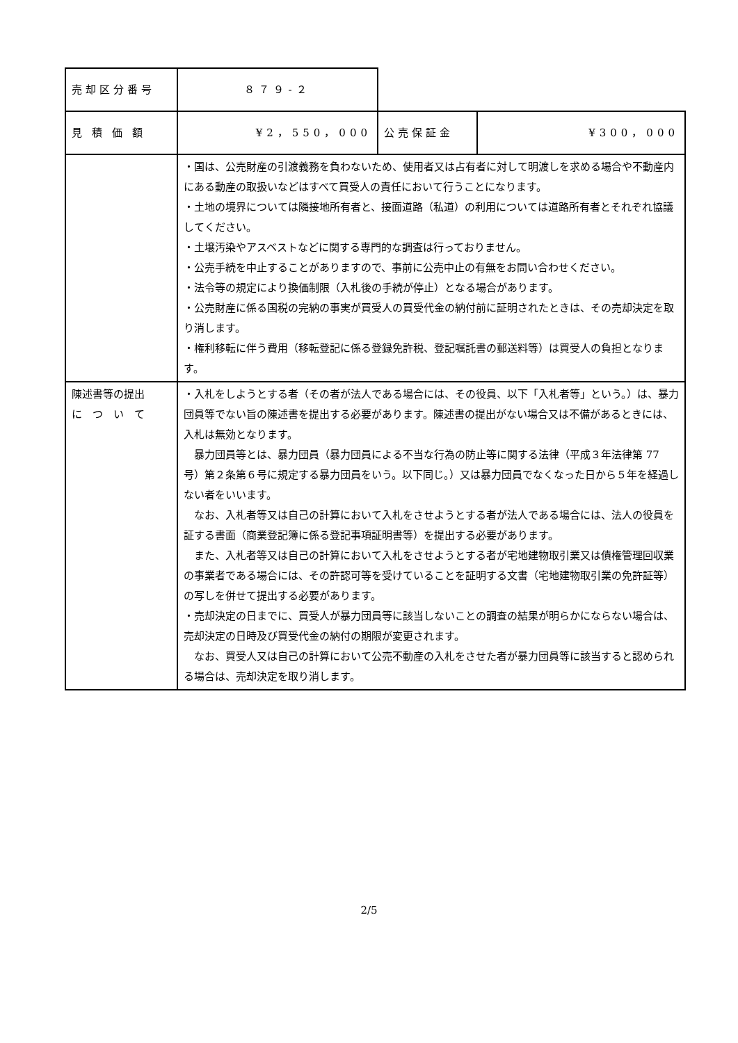| 売却区分番号 | ８７９-２ | | |
| 見積価額 | ¥2，550，000 | 公売保証金 | ¥300，000 |
| | ・国は、公売財産の引渡義務を負わないため、使用者又は占有者に対して明渡しを求める場合や不動産内にある動産の取扱いなどはすべて買受人の責任において行うことになります。 ・土地の境界については隣接地所有者と、接面道路（私道）の利用については道路所有者とそれぞれ協議してください。 ・土壌汚染やアスベストなどに関する専門的な調査は行っておりません。 ・公売手続を中止することがありますので、事前に公売中止の有無をお問い合わせください。 ・法令等の規定により換価制限（入札後の手続が停止）となる場合があります。 ・公売財産に係る国税の完納の事実が買受人の買受代金の納付前に証明されたときは、その売却決定を取り消します。 ・権利移転に伴う費用（移転登記に係る登録免許税、登記嘱託書の郵送料等）は買受人の負担となります。 | | |
| 陳述書等の提出 に つ い て | ・入札をしようとする者（その者が法人である場合には、その役員、以下「入札者等」という。）は、暴力団員等でない旨の陳述書を提出する必要があります。陳述書の提出がない場合又は不備があるときには、入札は無効となります。 暴力団員等とは、暴力団員（暴力団員による不当な行為の防止等に関する法律（平成３年法律第 77 号）第２条第６号に規定する暴力団員をいう。以下同じ。）又は暴力団員でなくなった日から５年を経過しない者をいいます。 なお、入札者等又は自己の計算において入札をさせようとする者が法人である場合には、法人の役員を証する書面（商業登記簿に係る登記事項証明書等）を提出する必要があります。 また、入札者等又は自己の計算において入札をさせようとする者が宅地建物取引業又は債権管理回収業の事業者である場合には、その許認可等を受けていることを証明する文書（宅地建物取引業の免許証等）の写しを併せて提出する必要があります。 ・売却決定の日までに、買受人が暴力団員等に該当しないことの調査の結果が明らかにならない場合は、売却決定の日時及び買受代金の納付の期限が変更されます。 なお、買受人又は自己の計算において公売不動産の入札をさせた者が暴力団員等に該当すると認められる場合は、売却決定を取り消します。 | | |
2/5